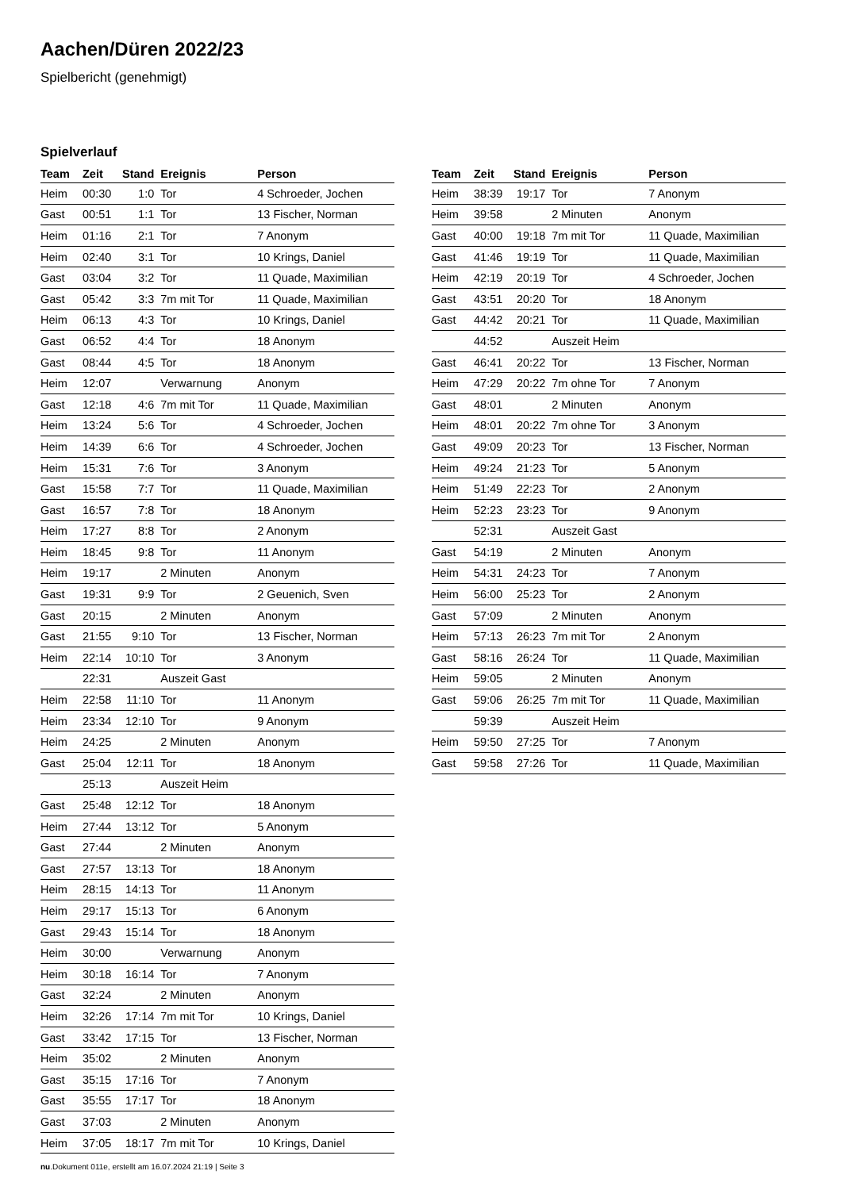Aachen/Düren 2022/23
Spielbericht (genehmigt)
Spielverlauf
| Team | Zeit | Stand | Ereignis | Person |
| --- | --- | --- | --- | --- |
| Heim | 00:30 | 1:0 | Tor | 4 Schroeder, Jochen |
| Gast | 00:51 | 1:1 | Tor | 13 Fischer, Norman |
| Heim | 01:16 | 2:1 | Tor | 7 Anonym |
| Heim | 02:40 | 3:1 | Tor | 10 Krings, Daniel |
| Gast | 03:04 | 3:2 | Tor | 11 Quade, Maximilian |
| Gast | 05:42 | 3:3 | 7m mit Tor | 11 Quade, Maximilian |
| Heim | 06:13 | 4:3 | Tor | 10 Krings, Daniel |
| Gast | 06:52 | 4:4 | Tor | 18 Anonym |
| Gast | 08:44 | 4:5 | Tor | 18 Anonym |
| Heim | 12:07 | | Verwarnung | Anonym |
| Gast | 12:18 | 4:6 | 7m mit Tor | 11 Quade, Maximilian |
| Heim | 13:24 | 5:6 | Tor | 4 Schroeder, Jochen |
| Heim | 14:39 | 6:6 | Tor | 4 Schroeder, Jochen |
| Heim | 15:31 | 7:6 | Tor | 3 Anonym |
| Gast | 15:58 | 7:7 | Tor | 11 Quade, Maximilian |
| Gast | 16:57 | 7:8 | Tor | 18 Anonym |
| Heim | 17:27 | 8:8 | Tor | 2 Anonym |
| Heim | 18:45 | 9:8 | Tor | 11 Anonym |
| Heim | 19:17 | | 2 Minuten | Anonym |
| Gast | 19:31 | 9:9 | Tor | 2 Geuenich, Sven |
| Gast | 20:15 | | 2 Minuten | Anonym |
| Gast | 21:55 | 9:10 | Tor | 13 Fischer, Norman |
| Heim | 22:14 | 10:10 | Tor | 3 Anonym |
| | 22:31 | | Auszeit Gast | |
| Heim | 22:58 | 11:10 | Tor | 11 Anonym |
| Heim | 23:34 | 12:10 | Tor | 9 Anonym |
| Heim | 24:25 | | 2 Minuten | Anonym |
| Gast | 25:04 | 12:11 | Tor | 18 Anonym |
| | 25:13 | | Auszeit Heim | |
| Gast | 25:48 | 12:12 | Tor | 18 Anonym |
| Heim | 27:44 | 13:12 | Tor | 5 Anonym |
| Gast | 27:44 | | 2 Minuten | Anonym |
| Gast | 27:57 | 13:13 | Tor | 18 Anonym |
| Heim | 28:15 | 14:13 | Tor | 11 Anonym |
| Heim | 29:17 | 15:13 | Tor | 6 Anonym |
| Gast | 29:43 | 15:14 | Tor | 18 Anonym |
| Heim | 30:00 | | Verwarnung | Anonym |
| Heim | 30:18 | 16:14 | Tor | 7 Anonym |
| Gast | 32:24 | | 2 Minuten | Anonym |
| Heim | 32:26 | 17:14 | 7m mit Tor | 10 Krings, Daniel |
| Gast | 33:42 | 17:15 | Tor | 13 Fischer, Norman |
| Heim | 35:02 | | 2 Minuten | Anonym |
| Gast | 35:15 | 17:16 | Tor | 7 Anonym |
| Gast | 35:55 | 17:17 | Tor | 18 Anonym |
| Gast | 37:03 | | 2 Minuten | Anonym |
| Heim | 37:05 | 18:17 | 7m mit Tor | 10 Krings, Daniel |
| Team | Zeit | Stand | Ereignis | Person |
| --- | --- | --- | --- | --- |
| Heim | 38:39 | 19:17 | Tor | 7 Anonym |
| Heim | 39:58 | | 2 Minuten | Anonym |
| Gast | 40:00 | 19:18 | 7m mit Tor | 11 Quade, Maximilian |
| Gast | 41:46 | 19:19 | Tor | 11 Quade, Maximilian |
| Heim | 42:19 | 20:19 | Tor | 4 Schroeder, Jochen |
| Gast | 43:51 | 20:20 | Tor | 18 Anonym |
| Gast | 44:42 | 20:21 | Tor | 11 Quade, Maximilian |
| | 44:52 | | Auszeit Heim | |
| Gast | 46:41 | 20:22 | Tor | 13 Fischer, Norman |
| Heim | 47:29 | 20:22 | 7m ohne Tor | 7 Anonym |
| Gast | 48:01 | | 2 Minuten | Anonym |
| Heim | 48:01 | 20:22 | 7m ohne Tor | 3 Anonym |
| Gast | 49:09 | 20:23 | Tor | 13 Fischer, Norman |
| Heim | 49:24 | 21:23 | Tor | 5 Anonym |
| Heim | 51:49 | 22:23 | Tor | 2 Anonym |
| Heim | 52:23 | 23:23 | Tor | 9 Anonym |
| | 52:31 | | Auszeit Gast | |
| Gast | 54:19 | | 2 Minuten | Anonym |
| Heim | 54:31 | 24:23 | Tor | 7 Anonym |
| Heim | 56:00 | 25:23 | Tor | 2 Anonym |
| Gast | 57:09 | | 2 Minuten | Anonym |
| Heim | 57:13 | 26:23 | 7m mit Tor | 2 Anonym |
| Gast | 58:16 | 26:24 | Tor | 11 Quade, Maximilian |
| Heim | 59:05 | | 2 Minuten | Anonym |
| Gast | 59:06 | 26:25 | 7m mit Tor | 11 Quade, Maximilian |
| | 59:39 | | Auszeit Heim | |
| Heim | 59:50 | 27:25 | Tor | 7 Anonym |
| Gast | 59:58 | 27:26 | Tor | 11 Quade, Maximilian |
nu.Dokument 011e, erstellt am 16.07.2024 21:19 | Seite 3